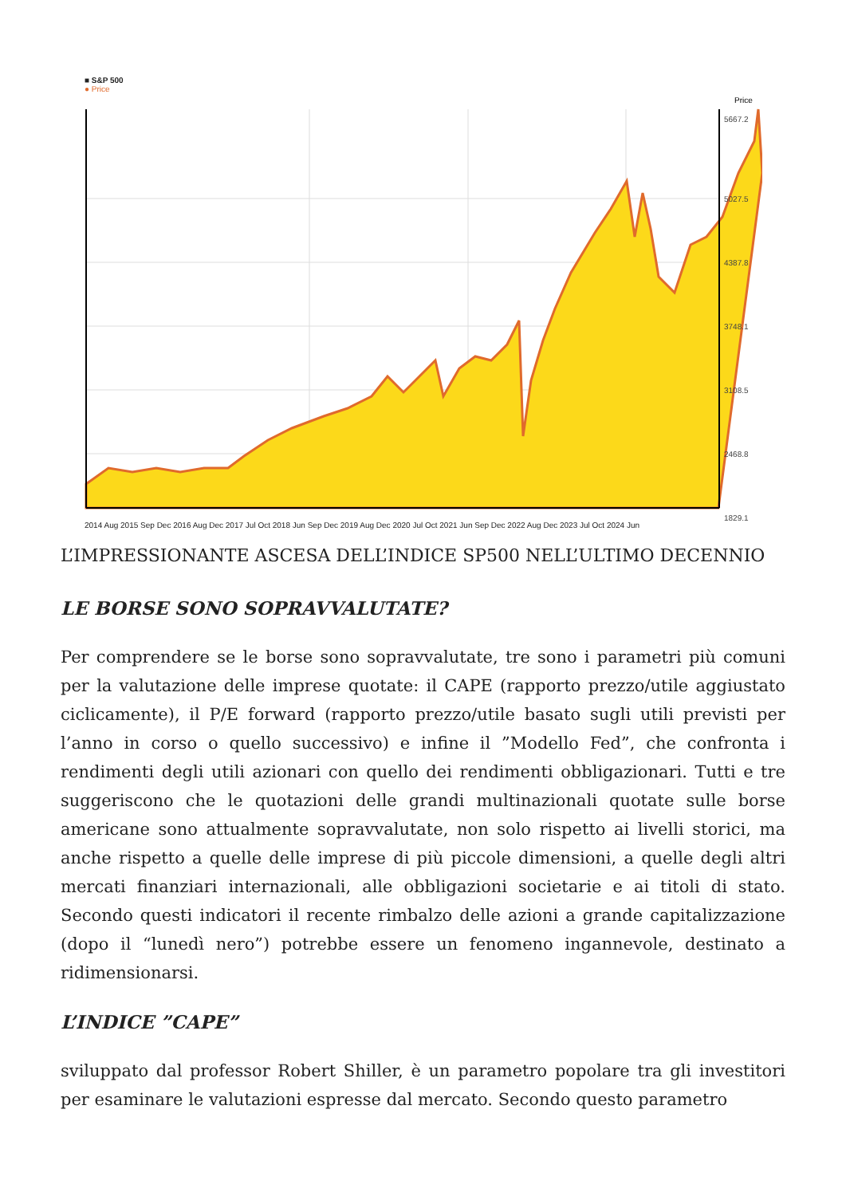■ S&P 500
● Price
Price
5667.2
5027.5
4387.8
3748.1
3108.5
2468.8
1829.1
2014 Aug 2015 Sep Dec 2016 Aug Dec 2017 Jul Oct 2018 Jun Sep Dec 2019 Aug Dec 2020 Jul Oct 2021 Jun Sep Dec 2022 Aug Dec 2023 Jul Oct 2024 Jun
L’IMPRESSIONANTE ASCESA DELL’INDICE SP500 NELL’ULTIMO DECENNIO
LE BORSE SONO SOPRAVVALUTATE?
Per comprendere se le borse sono sopravvalutate, tre sono i parametri più comuni per la valutazione delle imprese quotate: il CAPE (rapporto prezzo/utile aggiustato ciclicamente), il P/E forward (rapporto prezzo/utile basato sugli utili previsti per l’anno in corso o quello successivo) e infine il ”Modello Fed”, che confronta i rendimenti degli utili azionari con quello dei rendimenti obbligazionari. Tutti e tre suggeriscono che le quotazioni delle grandi multinazionali quotate sulle borse americane sono attualmente sopravvalutate, non solo rispetto ai livelli storici, ma anche rispetto a quelle delle imprese di più piccole dimensioni, a quelle degli altri mercati finanziari internazionali, alle obbligazioni societarie e ai titoli di stato. Secondo questi indicatori il recente rimbalzo delle azioni a grande capitalizzazione (dopo il “lunedì nero”) potrebbe essere un fenomeno ingannevole, destinato a ridimensionarsi.
L’INDICE ”CAPE”
sviluppato dal professor Robert Shiller, è un parametro popolare tra gli investitori per esaminare le valutazioni espresse dal mercato. Secondo questo parametro